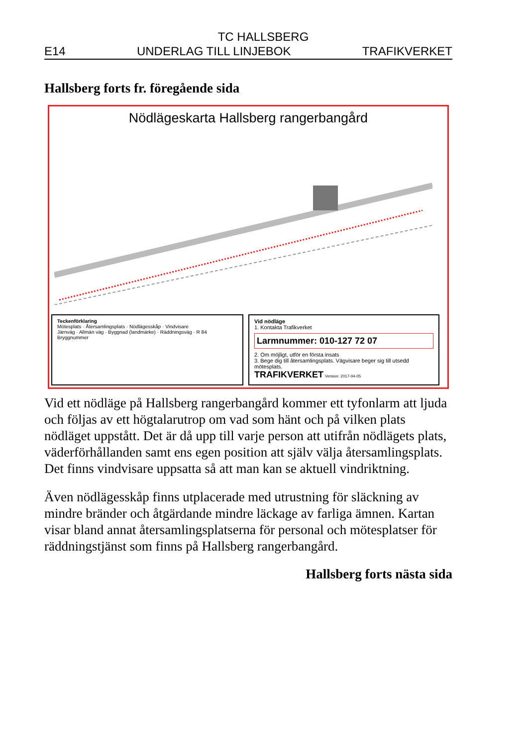TC HALLSBERG
E14 UNDERLAG TILL LINJEBOK TRAFIKVERKET
Hallsberg forts fr. föregående sida
Nödlägeskarta Hallsberg rangerbangård
Teckenförklaring
Mötesplats · Återsamlingsplats · Nödlägesskåp · Vindvisare
Järnväg · Allmän väg · Byggnad (landmärke) · Räddningsväg · R 84 Bryggnummer
Vid nödläge
1. Kontakta Trafikverket
Larmnummer: 010-127 72 07
2. Om möjligt, utför en första insats
3. Bege dig till återsamlingsplats. Vägvisare beger sig till utsedd mötesplats.
TRAFIKVERKET Version: 2017-04-05
Vid ett nödläge på Hallsberg rangerbangård kommer ett tyfonlarm att ljuda och följas av ett högtalarutrop om vad som hänt och på vilken plats nödläget uppstått. Det är då upp till varje person att utifrån nödlägets plats, väderförhållanden samt ens egen position att själv välja återsamlingsplats. Det finns vindvisare uppsatta så att man kan se aktuell vindriktning.
Även nödlägesskåp finns utplacerade med utrustning för släckning av mindre bränder och åtgärdande mindre läckage av farliga ämnen. Kartan visar bland annat återsamlingsplatserna för personal och mötesplatser för räddningstjänst som finns på Hallsberg rangerbangård.
Hallsberg forts nästa sida